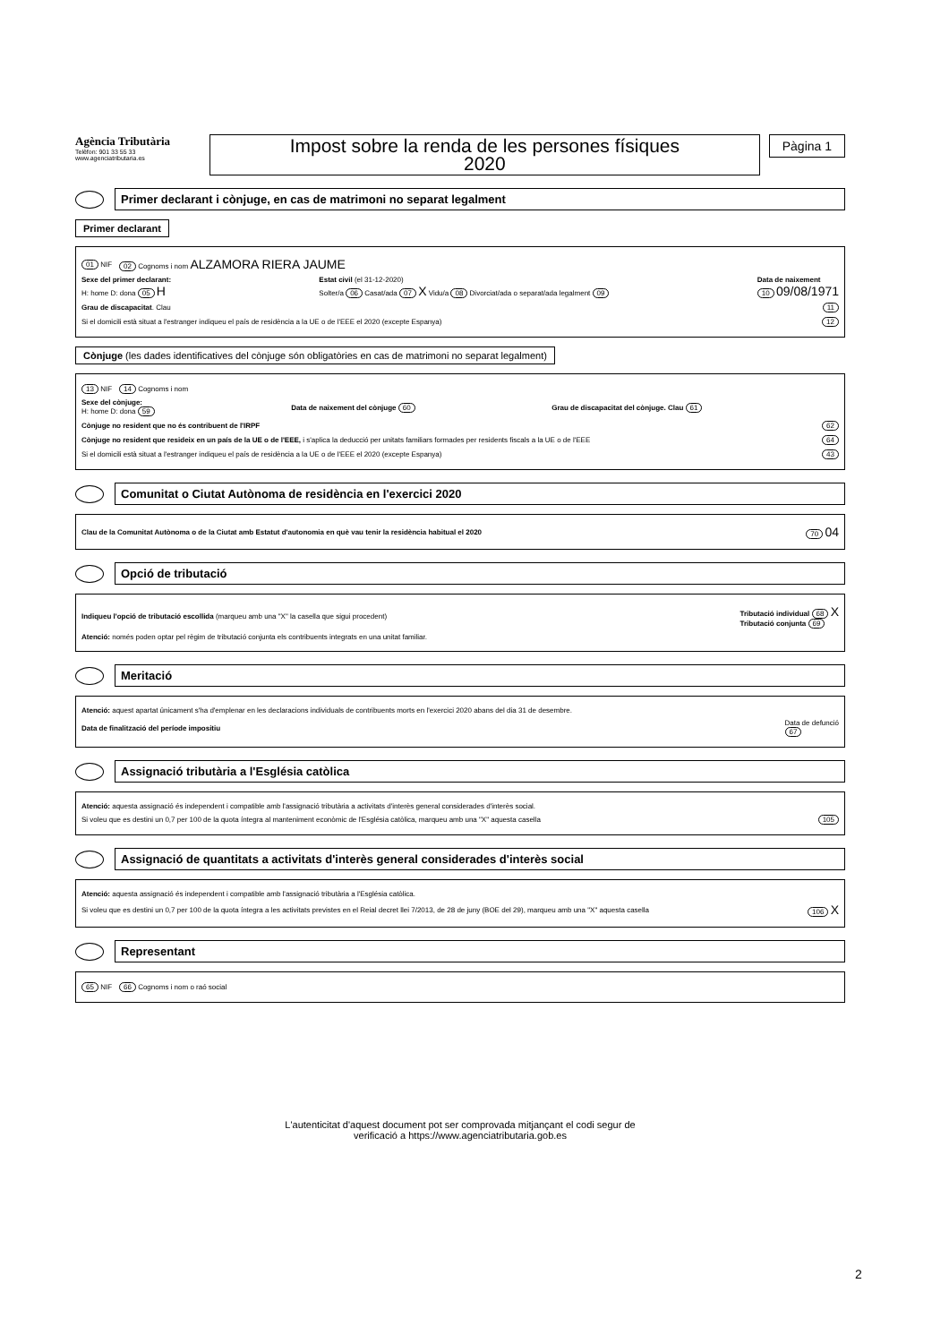Agència Tributària
Telèfon: 901 33 55 33
www.agenciatributaria.es
Impost sobre la renda de les persones físiques
2020
Pàgina 1
Primer declarant i cònjuge, en cas de matrimoni no separat legalment
Primer declarant
01 NIF 02 Cognoms i nom ALZAMORA RIERA JAUME
Sexe del primer declarant:
H: home D: dona 05 H Estat civil (el 31-12-2020)
Solter/a 06 Casat/ada 07 X Vidu/a 08 Divorciat/ada o separat/ada legalment 09 Data de naixement
10 09/08/1971
Grau de discapacitat. Clau 11
Si el domicili està situat a l'estranger indiqueu el país de residència a la UE o de l'EEE el 2020 (excepte Espanya) 12
Cònjuge (les dades identificatives del cònjuge són obligatòries en cas de matrimoni no separat legalment)
13 NIF 14 Cognoms i nom
Sexe del cònjuge:
H: home D: dona 59 Data de naixement del cònjuge 60 Grau de discapacitat del cònjuge. Clau 61
Cònjuge no resident que no és contribuent de l'IRPF 62
Cònjuge no resident que resideix en un país de la UE o de l'EEE, i s'aplica la deducció per unitats familiars formades per residents fiscals a la UE o de l'EEE 64
Si el domicili està situat a l'estranger indiqueu el país de residència a la UE o de l'EEE el 2020 (excepte Espanya) 43
Comunitat o Ciutat Autònoma de residència en l'exercici 2020
Clau de la Comunitat Autònoma o de la Ciutat amb Estatut d'autonomia en què vau tenir la residència habitual el 2020 70 04
Opció de tributació
Indiqueu l'opció de tributació escollida (marqueu amb una "X" la casella que sigui procedent) Tributació individual 68 X
Tributació conjunta 69
Atenció: només poden optar pel règim de tributació conjunta els contribuents integrats en una unitat familiar.
Meritació
Atenció: aquest apartat únicament s'ha d'emplenar en les declaracions individuals de contribuents morts en l'exercici 2020 abans del dia 31 de desembre.
Data de finalització del període impositiu Data de defunció
67
Assignació tributària a l'Església catòlica
Atenció: aquesta assignació és independent i compatible amb l'assignació tributària a activitats d'interès general considerades d'interès social.
Si voleu que es destini un 0,7 per 100 de la quota íntegra al manteniment econòmic de l'Església catòlica, marqueu amb una "X" aquesta casella 105
Assignació de quantitats a activitats d'interès general considerades d'interès social
Atenció: aquesta assignació és independent i compatible amb l'assignació tributària a l'Església catòlica.
Si voleu que es destini un 0,7 per 100 de la quota íntegra a les activitats previstes en el Reial decret llei 7/2013, de 28 de juny (BOE del 29), marqueu amb una "X" aquesta casella 106 X
Representant
65 NIF 66 Cognoms i nom o raó social
L'autenticitat d'aquest document pot ser comprovada mitjançant el codi segur de
verificació a https://www.agenciatributaria.gob.es
2